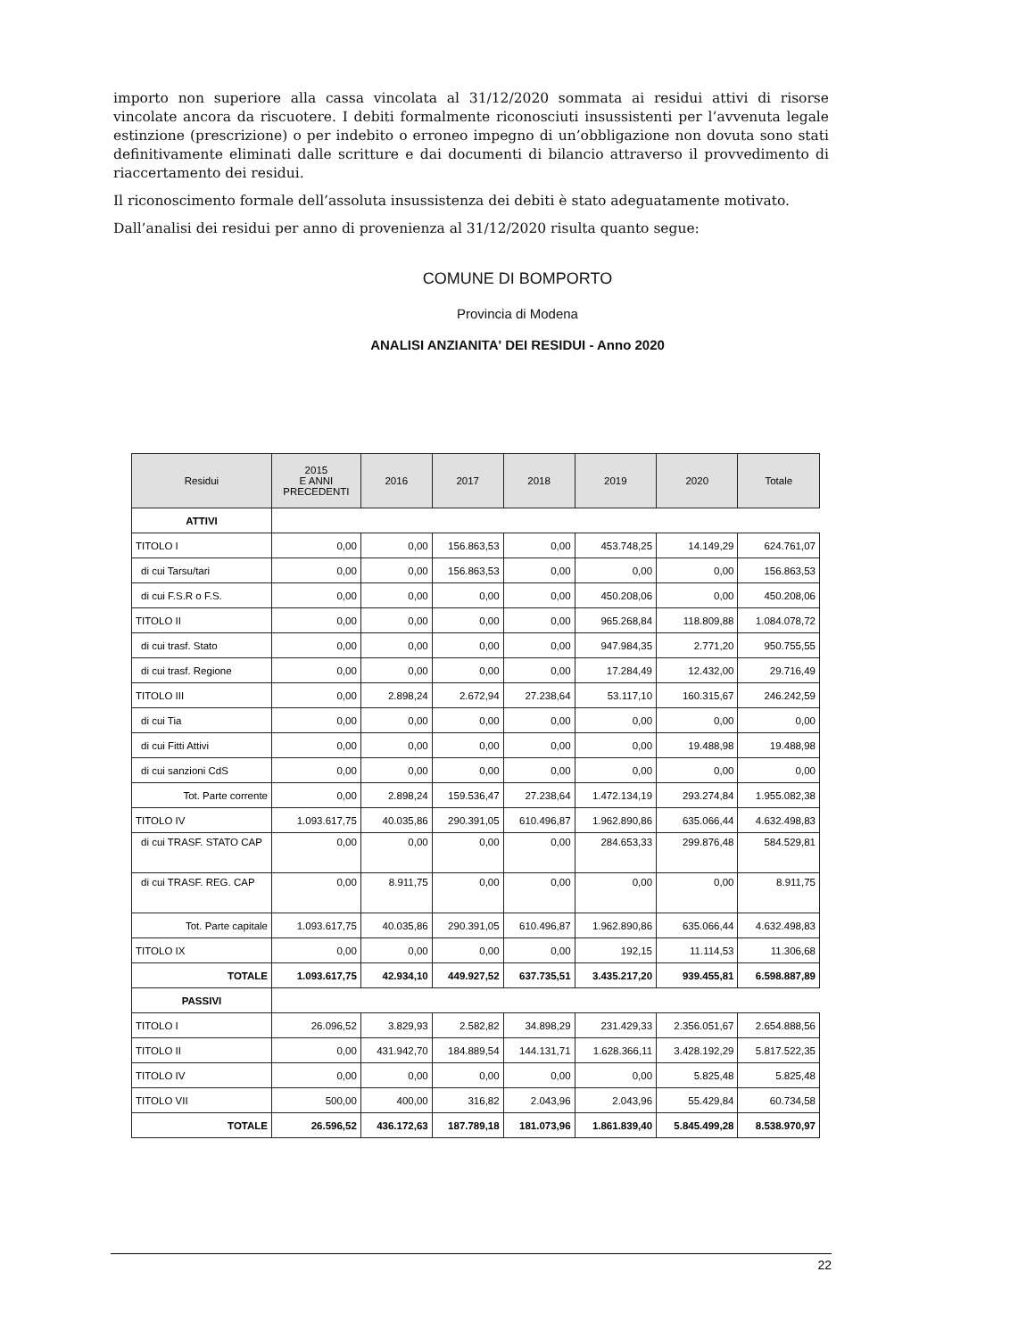importo non superiore alla cassa vincolata al 31/12/2020 sommata ai residui attivi di risorse vincolate ancora da riscuotere. I debiti formalmente riconosciuti insussistenti per l’avvenuta legale estinzione (prescrizione) o per indebito o erroneo impegno di un’obbligazione non dovuta sono stati definitivamente eliminati dalle scritture e dai documenti di bilancio attraverso il provvedimento di riaccertamento dei residui.
Il riconoscimento formale dell’assoluta insussistenza dei debiti è stato adeguatamente motivato.
Dall’analisi dei residui per anno di provenienza al 31/12/2020 risulta quanto segue:
COMUNE DI BOMPORTO
Provincia di Modena
ANALISI ANZIANITA' DEI RESIDUI - Anno 2020
| Residui | 2015 E ANNI PRECEDENTI | 2016 | 2017 | 2018 | 2019 | 2020 | Totale |
| --- | --- | --- | --- | --- | --- | --- | --- |
| ATTIVI | | | | | | | |
| TITOLO I | 0,00 | 0,00 | 156.863,53 | 0,00 | 453.748,25 | 14.149,29 | 624.761,07 |
| di cui Tarsu/tari | 0,00 | 0,00 | 156.863,53 | 0,00 | 0,00 | 0,00 | 156.863,53 |
| di cui F.S.R o F.S. | 0,00 | 0,00 | 0,00 | 0,00 | 450.208,06 | 0,00 | 450.208,06 |
| TITOLO II | 0,00 | 0,00 | 0,00 | 0,00 | 965.268,84 | 118.809,88 | 1.084.078,72 |
| di cui trasf. Stato | 0,00 | 0,00 | 0,00 | 0,00 | 947.984,35 | 2.771,20 | 950.755,55 |
| di cui trasf. Regione | 0,00 | 0,00 | 0,00 | 0,00 | 17.284,49 | 12.432,00 | 29.716,49 |
| TITOLO III | 0,00 | 2.898,24 | 2.672,94 | 27.238,64 | 53.117,10 | 160.315,67 | 246.242,59 |
| di cui Tia | 0,00 | 0,00 | 0,00 | 0,00 | 0,00 | 0,00 | 0,00 |
| di cui Fitti Attivi | 0,00 | 0,00 | 0,00 | 0,00 | 0,00 | 19.488,98 | 19.488,98 |
| di cui sanzioni CdS | 0,00 | 0,00 | 0,00 | 0,00 | 0,00 | 0,00 | 0,00 |
| Tot. Parte corrente | 0,00 | 2.898,24 | 159.536,47 | 27.238,64 | 1.472.134,19 | 293.274,84 | 1.955.082,38 |
| TITOLO IV | 1.093.617,75 | 40.035,86 | 290.391,05 | 610.496,87 | 1.962.890,86 | 635.066,44 | 4.632.498,83 |
| di cui TRASF. STATO CAP | 0,00 | 0,00 | 0,00 | 0,00 | 284.653,33 | 299.876,48 | 584.529,81 |
| di cui TRASF. REG. CAP | 0,00 | 8.911,75 | 0,00 | 0,00 | 0,00 | 0,00 | 8.911,75 |
| Tot. Parte capitale | 1.093.617,75 | 40.035,86 | 290.391,05 | 610.496,87 | 1.962.890,86 | 635.066,44 | 4.632.498,83 |
| TITOLO IX | 0,00 | 0,00 | 0,00 | 0,00 | 192,15 | 11.114,53 | 11.306,68 |
| TOTALE | 1.093.617,75 | 42.934,10 | 449.927,52 | 637.735,51 | 3.435.217,20 | 939.455,81 | 6.598.887,89 |
| PASSIVI | | | | | | | |
| TITOLO I | 26.096,52 | 3.829,93 | 2.582,82 | 34.898,29 | 231.429,33 | 2.356.051,67 | 2.654.888,56 |
| TITOLO II | 0,00 | 431.942,70 | 184.889,54 | 144.131,71 | 1.628.366,11 | 3.428.192,29 | 5.817.522,35 |
| TITOLO IV | 0,00 | 0,00 | 0,00 | 0,00 | 0,00 | 5.825,48 | 5.825,48 |
| TITOLO VII | 500,00 | 400,00 | 316,82 | 2.043,96 | 2.043,96 | 55.429,84 | 60.734,58 |
| TOTALE | 26.596,52 | 436.172,63 | 187.789,18 | 181.073,96 | 1.861.839,40 | 5.845.499,28 | 8.538.970,97 |
22